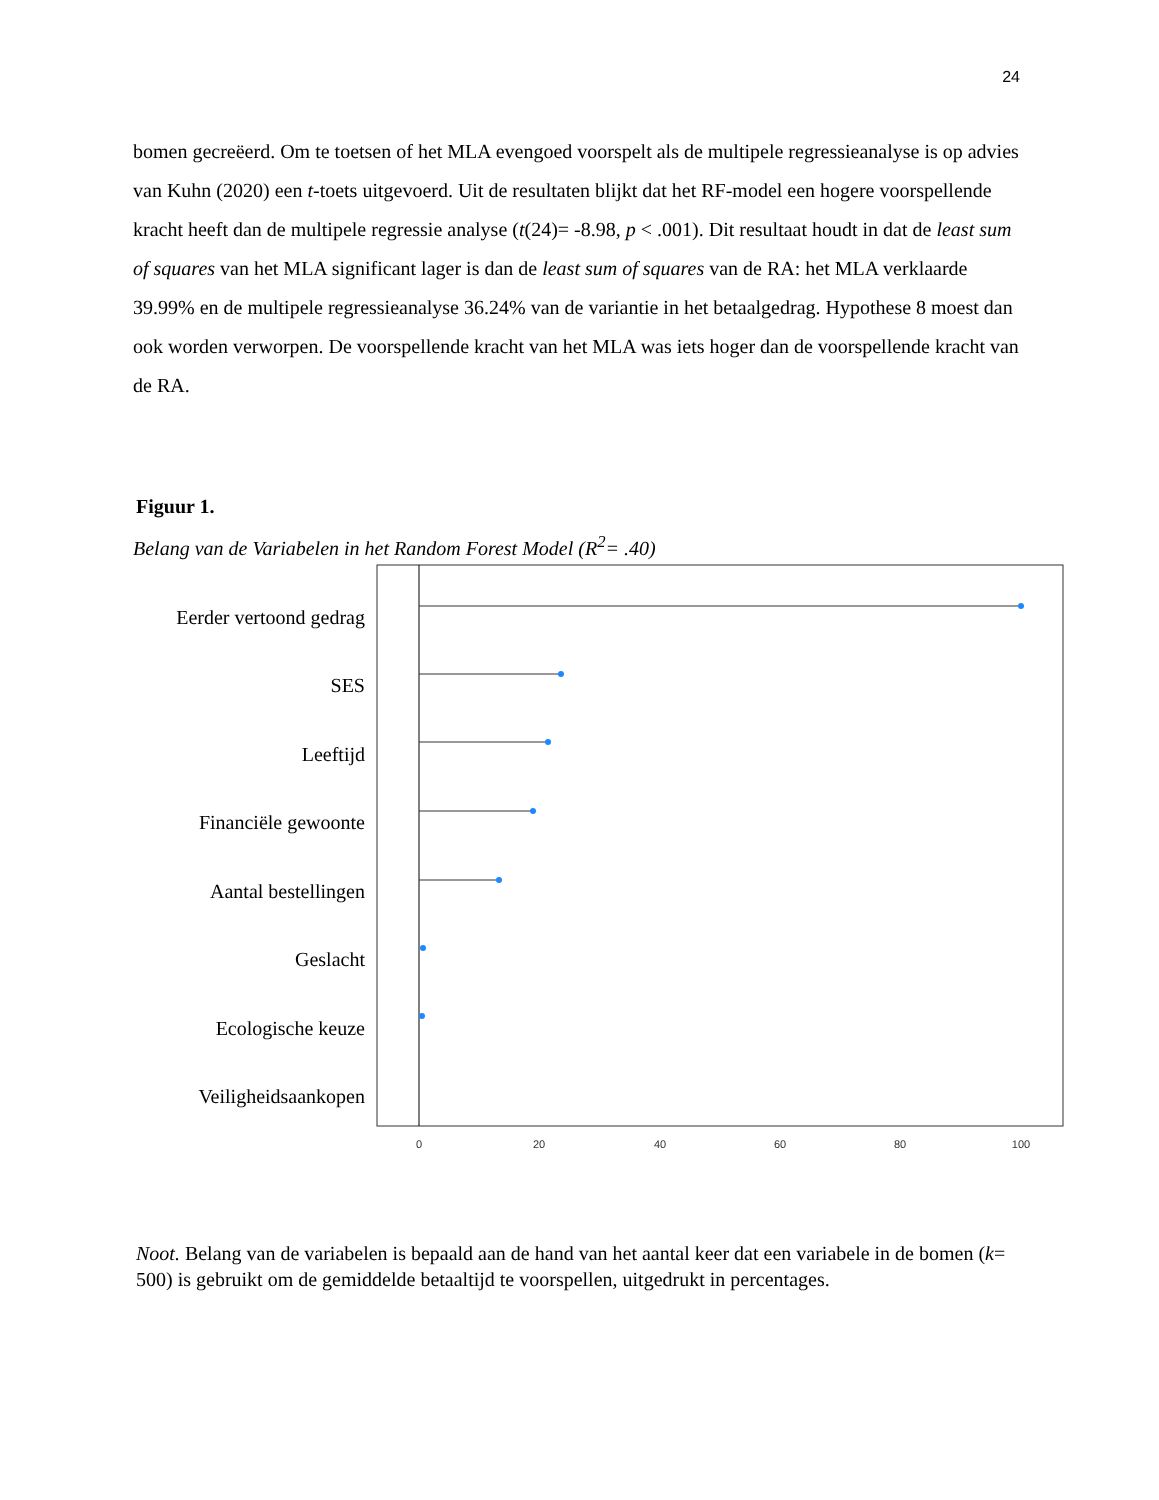24
bomen gecreëerd. Om te toetsen of het MLA evengoed voorspelt als de multipele regressieanalyse is op advies van Kuhn (2020) een t-toets uitgevoerd. Uit de resultaten blijkt dat het RF-model een hogere voorspellende kracht heeft dan de multipele regressie analyse (t(24)= -8.98, p < .001). Dit resultaat houdt in dat de least sum of squares van het MLA significant lager is dan de least sum of squares van de RA: het MLA verklaarde 39.99% en de multipele regressieanalyse 36.24% van de variantie in het betaalgedrag. Hypothese 8 moest dan ook worden verworpen. De voorspellende kracht van het MLA was iets hoger dan de voorspellende kracht van de RA.
Figuur 1.
Belang van de Variabelen in het Random Forest Model (R<sup>2</sup>= .40)
Eerder vertoond gedrag
SES
Leeftijd
Financiële gewoonte
Aantal bestellingen
Geslacht
Ecologische keuze
Veiligheidsaankopen
0
20
40
60
80
100
Noot. Belang van de variabelen is bepaald aan de hand van het aantal keer dat een variabele in de bomen (k= 500) is gebruikt om de gemiddelde betaaltijd te voorspellen, uitgedrukt in percentages.